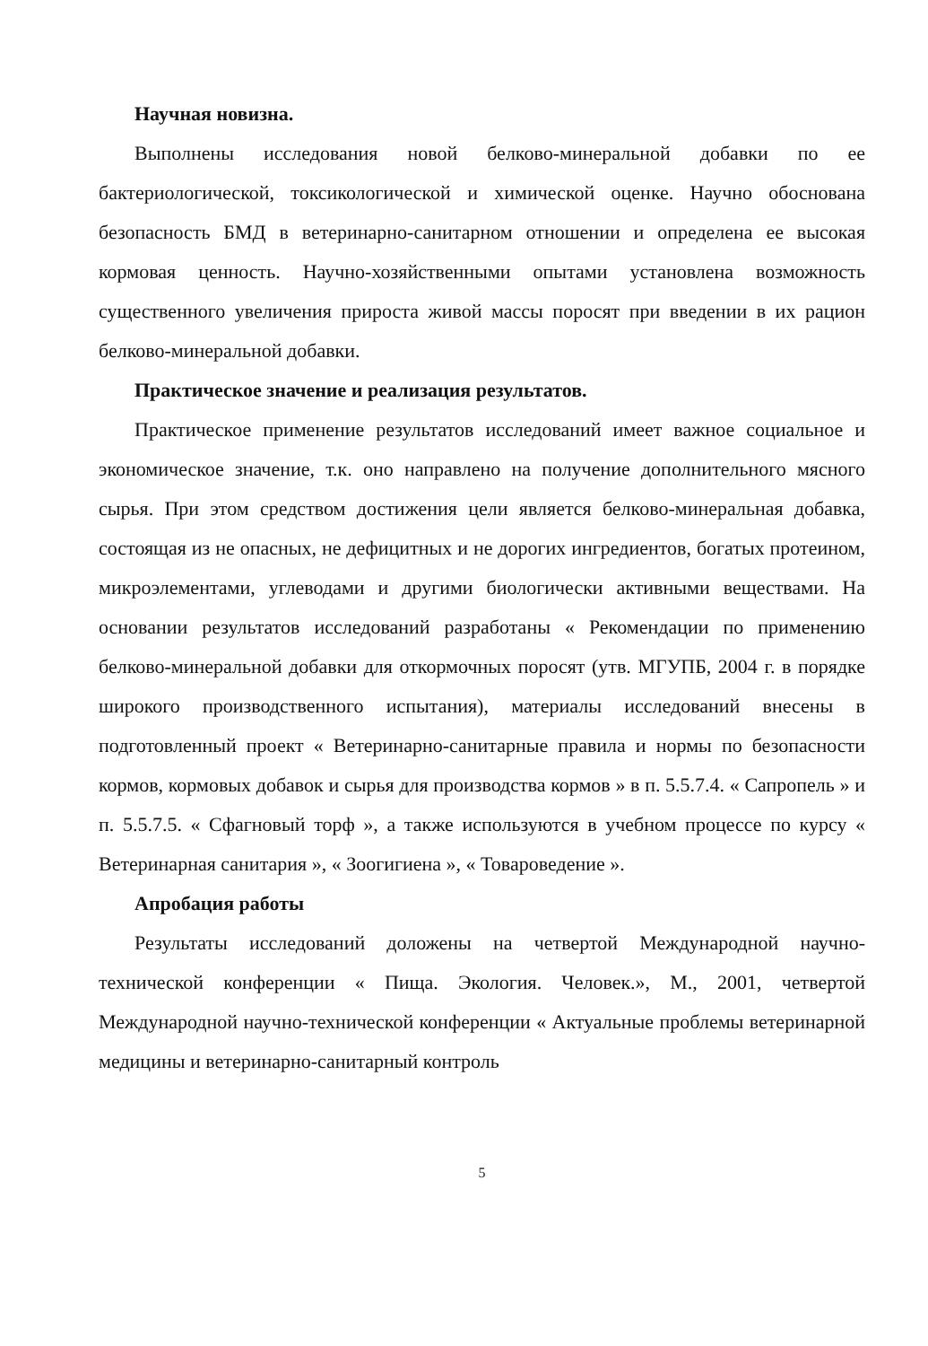Научная новизна.
Выполнены исследования новой белково-минеральной добавки по ее бактериологической, токсикологической и химической оценке. Научно обоснована безопасность БМД в ветеринарно-санитарном отношении и определена ее высокая кормовая ценность. Научно-хозяйственными опытами установлена возможность существенного увеличения прироста живой массы поросят при введении в их рацион белково-минеральной добавки.
Практическое значение и реализация результатов.
Практическое применение результатов исследований имеет важное социальное и экономическое значение, т.к. оно направлено на получение дополнительного мясного сырья. При этом средством достижения цели является белково-минеральная добавка, состоящая из не опасных, не дефицитных и не дорогих ингредиентов, богатых протеином, микроэлементами, углеводами и другими биологически активными веществами. На основании результатов исследований разработаны « Рекомендации по применению белково-минеральной добавки для откормочных поросят (утв. МГУПБ, 2004 г. в порядке широкого производственного испытания), материалы исследований внесены в подготовленный проект « Ветеринарно-санитарные правила и нормы по безопасности кормов, кормовых добавок и сырья для производства кормов » в п. 5.5.7.4. « Сапропель » и п. 5.5.7.5. « Сфагновый торф », а также используются в учебном процессе по курсу « Ветеринарная санитария », « Зоогигиена », « Товароведение ».
Апробация работы
Результаты исследований доложены на четвертой Международной научно-технической конференции « Пища. Экология. Человек.», М., 2001, четвертой Международной научно-технической конференции « Актуальные проблемы ветеринарной медицины и ветеринарно-санитарный контроль
5